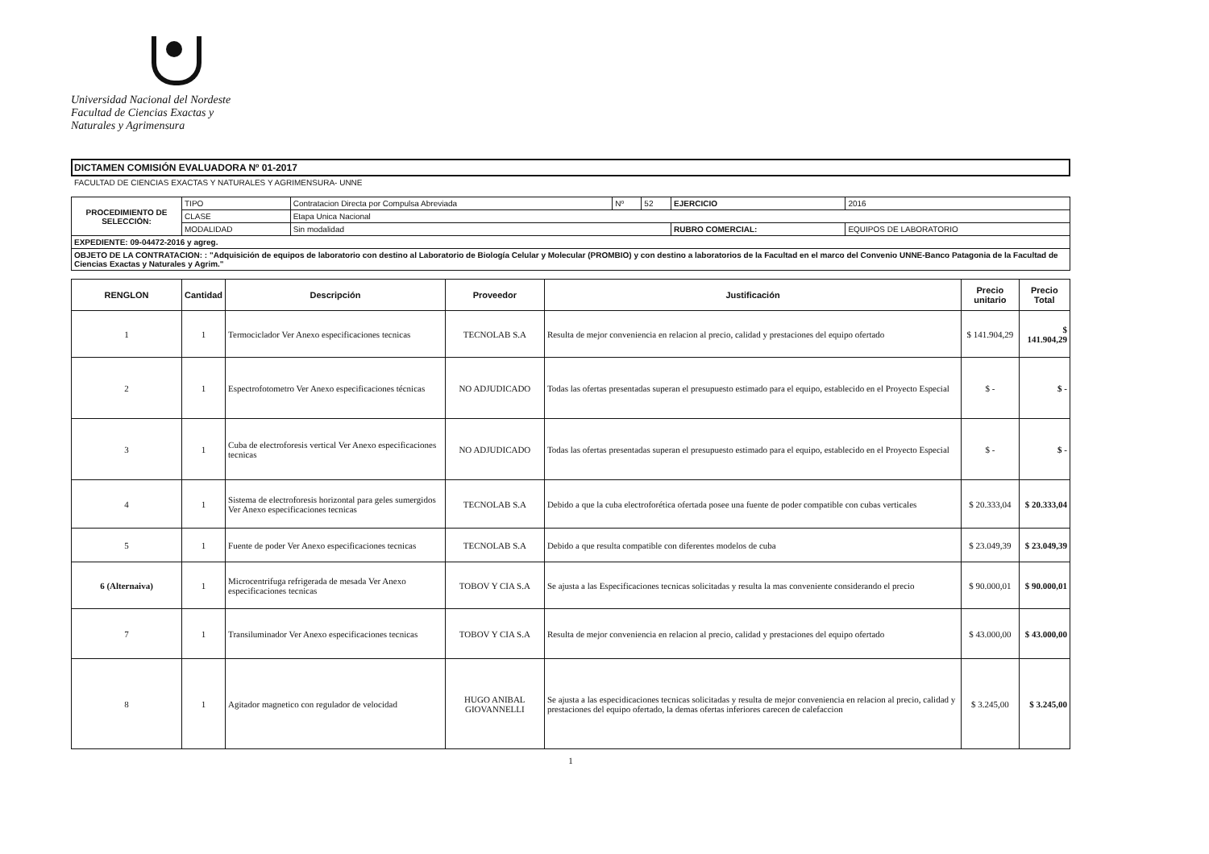Universidad Nacional del Nordeste
Facultad de Ciencias Exactas y
Naturales y Agrimensura
DICTAMEN COMISIÓN EVALUADORA Nº 01-2017
FACULTAD DE CIENCIAS EXACTAS Y NATURALES Y AGRIMENSURA- UNNE
| PROCEDIMIENTO DE SELECCIÓN: | TIPO | Contratacion Directa por Compulsa Abreviada | Nº | 52 | EJERCICIO | 2016 |
| | CLASE | Etapa Unica Nacional | | | | |
| | MODALIDAD | Sin modalidad | | | RUBRO COMERCIAL: | EQUIPOS DE LABORATORIO |
| EXPEDIENTE: 09-04472-2016 y agreg. | | | | | | |
| OBJETO DE LA CONTRATACION: : "Adquisición de equipos de laboratorio con destino al Laboratorio de Biología Celular y Molecular (PROMBIO) y con destino a laboratorios de la Facultad en el marco del Convenio UNNE-Banco Patagonia de la Facultad de Ciencias Exactas y Naturales y Agrim." | | | | | | |
| RENGLON | Cantidad | Descripción | Proveedor | Justificación | Precio unitario | Precio Total |
| --- | --- | --- | --- | --- | --- | --- |
| 1 | 1 | Termociclador Ver Anexo especificaciones tecnicas | TECNOLAB S.A | Resulta de mejor conveniencia en relacion al precio, calidad y prestaciones del equipo ofertado | $ 141.904,29 | $ 141.904,29 |
| 2 | 1 | Espectrofotometro Ver Anexo especificaciones técnicas | NO ADJUDICADO | Todas las ofertas presentadas superan el presupuesto estimado para el equipo, establecido en el Proyecto Especial | $ - | $ - |
| 3 | 1 | Cuba de electroforesis vertical Ver Anexo especificaciones tecnicas | NO ADJUDICADO | Todas las ofertas presentadas superan el presupuesto estimado para el equipo, establecido en el Proyecto Especial | $ - | $ - |
| 4 | 1 | Sistema de electroforesis horizontal para geles sumergidos Ver Anexo especificaciones tecnicas | TECNOLAB S.A | Debido a que la cuba electroforética ofertada posee una fuente de poder compatible con cubas verticales | $ 20.333,04 | $ 20.333,04 |
| 5 | 1 | Fuente de poder Ver Anexo especificaciones tecnicas | TECNOLAB S.A | Debido a que resulta compatible con diferentes modelos de cuba | $ 23.049,39 | $ 23.049,39 |
| 6 (Alternaiva) | 1 | Microcentrifuga refrigerada de mesada Ver Anexo especificaciones tecnicas | TOBOV Y CIA S.A | Se ajusta a las Especificaciones tecnicas solicitadas y resulta la mas conveniente considerando el precio | $ 90.000,01 | $ 90.000,01 |
| 7 | 1 | Transiluminador Ver Anexo especificaciones tecnicas | TOBOV Y CIA S.A | Resulta de mejor conveniencia en relacion al precio, calidad y prestaciones del equipo ofertado | $ 43.000,00 | $ 43.000,00 |
| 8 | 1 | Agitador magnetico con regulador de velocidad | HUGO ANIBAL GIOVANNELLI | Se ajusta a las especidicaciones tecnicas solicitadas y resulta de mejor conveniencia en relacion al precio, calidad y prestaciones del equipo ofertado, la demas ofertas inferiores carecen de calefaccion | $ 3.245,00 | $ 3.245,00 |
1